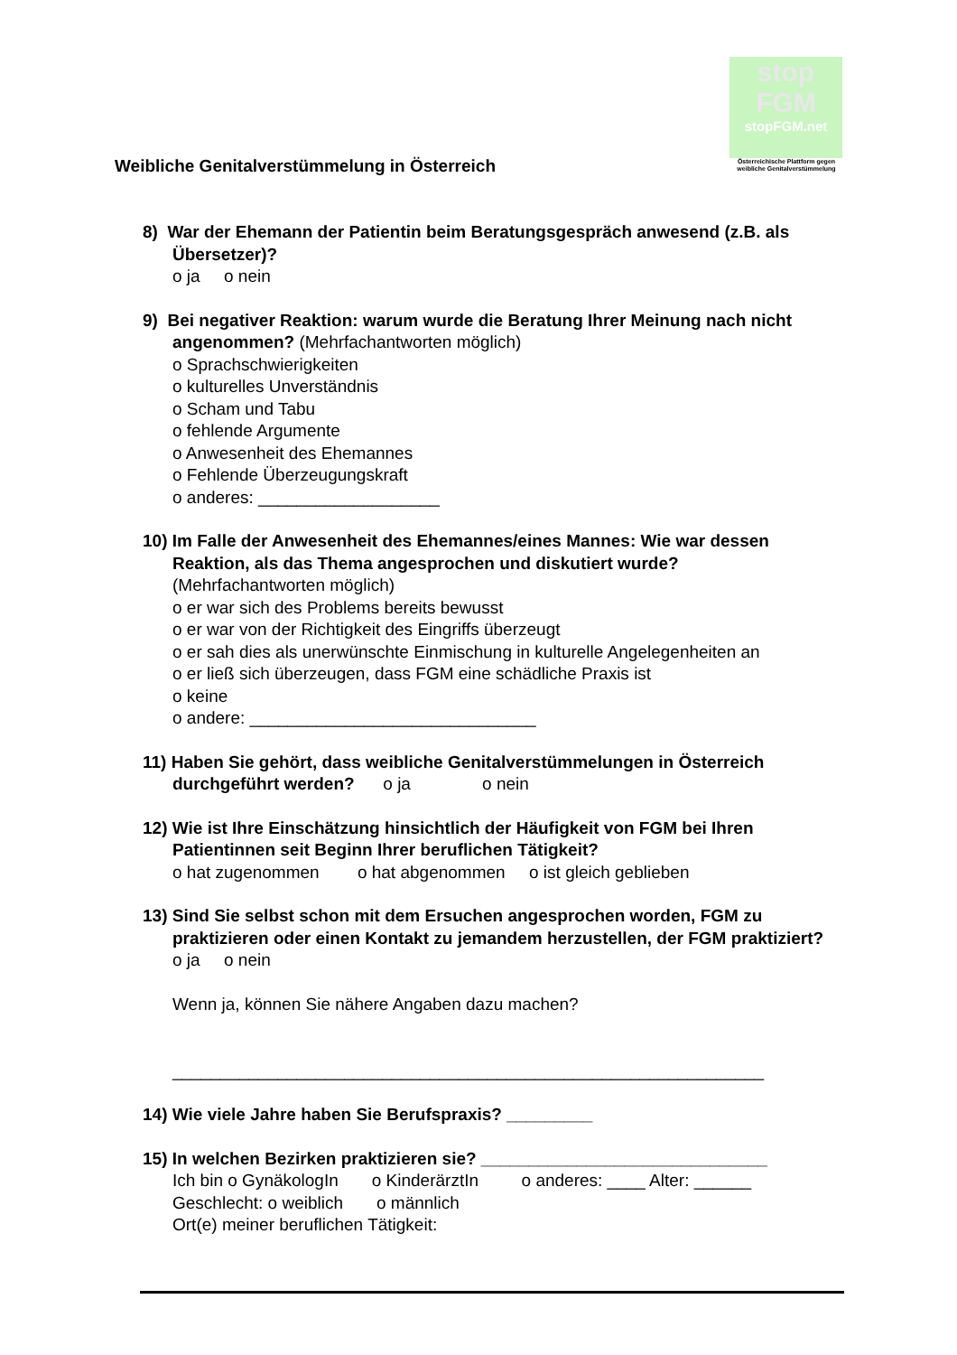stop
FGM
stopFGM.net
Österreichische Plattform gegen weibliche Genitalverstümmelung
Weibliche Genitalverstümmelung in Österreich
8) War der Ehemann der Patientin beim Beratungsgespräch anwesend (z.B. als Übersetzer)?
o ja o nein
9) Bei negativer Reaktion: warum wurde die Beratung Ihrer Meinung nach nicht angenommen? (Mehrfachantworten möglich)
o Sprachschwierigkeiten
o kulturelles Unverständnis
o Scham und Tabu
o fehlende Argumente
o Anwesenheit des Ehemannes
o Fehlende Überzeugungskraft
o anderes: ___________________
10) Im Falle der Anwesenheit des Ehemannes/eines Mannes: Wie war dessen Reaktion, als das Thema angesprochen und diskutiert wurde?
(Mehrfachantworten möglich)
o er war sich des Problems bereits bewusst
o er war von der Richtigkeit des Eingriffs überzeugt
o er sah dies als unerwünschte Einmischung in kulturelle Angelegenheiten an
o er ließ sich überzeugen, dass FGM eine schädliche Praxis ist
o keine
o andere: ______________________________
11) Haben Sie gehört, dass weibliche Genitalverstümmelungen in Österreich durchgeführt werden? o ja o nein
12) Wie ist Ihre Einschätzung hinsichtlich der Häufigkeit von FGM bei Ihren Patientinnen seit Beginn Ihrer beruflichen Tätigkeit?
o hat zugenommen o hat abgenommen o ist gleich geblieben
13) Sind Sie selbst schon mit dem Ersuchen angesprochen worden, FGM zu praktizieren oder einen Kontakt zu jemandem herzustellen, der FGM praktiziert?
o ja o nein
Wenn ja, können Sie nähere Angaben dazu machen?
______________________________________________________________
14) Wie viele Jahre haben Sie Berufspraxis? _________
15) In welchen Bezirken praktizieren sie? ______________________________
Ich bin o GynäkologIn o KinderärztIn o anderes: ____ Alter: ______
Geschlecht: o weiblich o männlich
Ort(e) meiner beruflichen Tätigkeit: